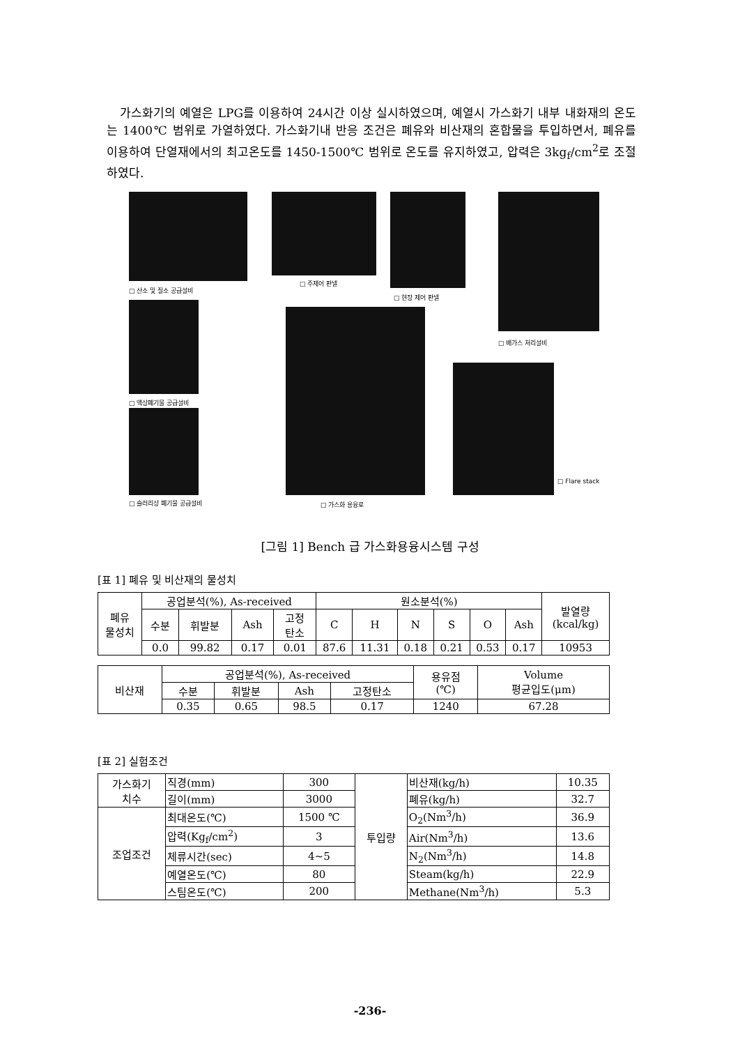가스화기의 예열은 LPG를 이용하여 24시간 이상 실시하였으며, 예열시 가스화기 내부 내화재의 온도는 1400℃ 범위로 가열하였다. 가스화기내 반응 조건은 폐유와 비산재의 혼합물을 투입하면서, 폐유를 이용하여 단열재에서의 최고온도를 1450-1500℃ 범위로 온도를 유지하였고, 압력은 3kg<sub>f</sub>/cm<sup>2</sup>로 조절하였다.
□ 산소 및 질소 공급설비
□ 주제어 판넬
□ 현장 제어 판넬
□ 배가스 처리설비
□ 액상폐기물 공급설비
□ Flare stack
□ 슬러리상 폐기물 공급설비 □ 가스화 용융로
[그림 1] Bench 급 가스화용융시스템 구성
[표 1] 폐유 및 비산재의 물성치
| 폐유 물성치 | 공업분석(%), As-received | | | | 원소분석(%) | | | | | | 발열량 (kcal/kg) |
| | 수분 | 휘발분 | Ash | 고정 탄소 | C | H | N | S | O | Ash | |
| | 0.0 | 99.82 | 0.17 | 0.01 | 87.6 | 11.31 | 0.18 | 0.21 | 0.53 | 0.17 | 10953 |
| 비산재 | 공업분석(%), As-received | | | | 용유점 (℃) | Volume 평균입도(μm) |
| | 수분 | 휘발분 | Ash | 고정탄소 | | |
| | 0.35 | 0.65 | 98.5 | 0.17 | 1240 | 67.28 |
[표 2] 실험조건
| 가스화기 치수 | 직경(mm) | 300 | 투입량 | 비산재(kg/h) | 10.35 |
| | 길이(mm) | 3000 | | 폐유(kg/h) | 32.7 |
| 조업조건 | 최대온도(℃) | 1500 ℃ | | O<sub>2</sub>(Nm<sup>3</sup>/h) | 36.9 |
| | 압력(Kg<sub>f</sub>/cm<sup>2</sup>) | 3 | | Air(Nm<sup>3</sup>/h) | 13.6 |
| | 체류시간(sec) | 4~5 | | N<sub>2</sub>(Nm<sup>3</sup>/h) | 14.8 |
| | 예열온도(℃) | 80 | | Steam(kg/h) | 22.9 |
| | 스팀온도(℃) | 200 | | Methane(Nm<sup>3</sup>/h) | 5.3 |
-236-